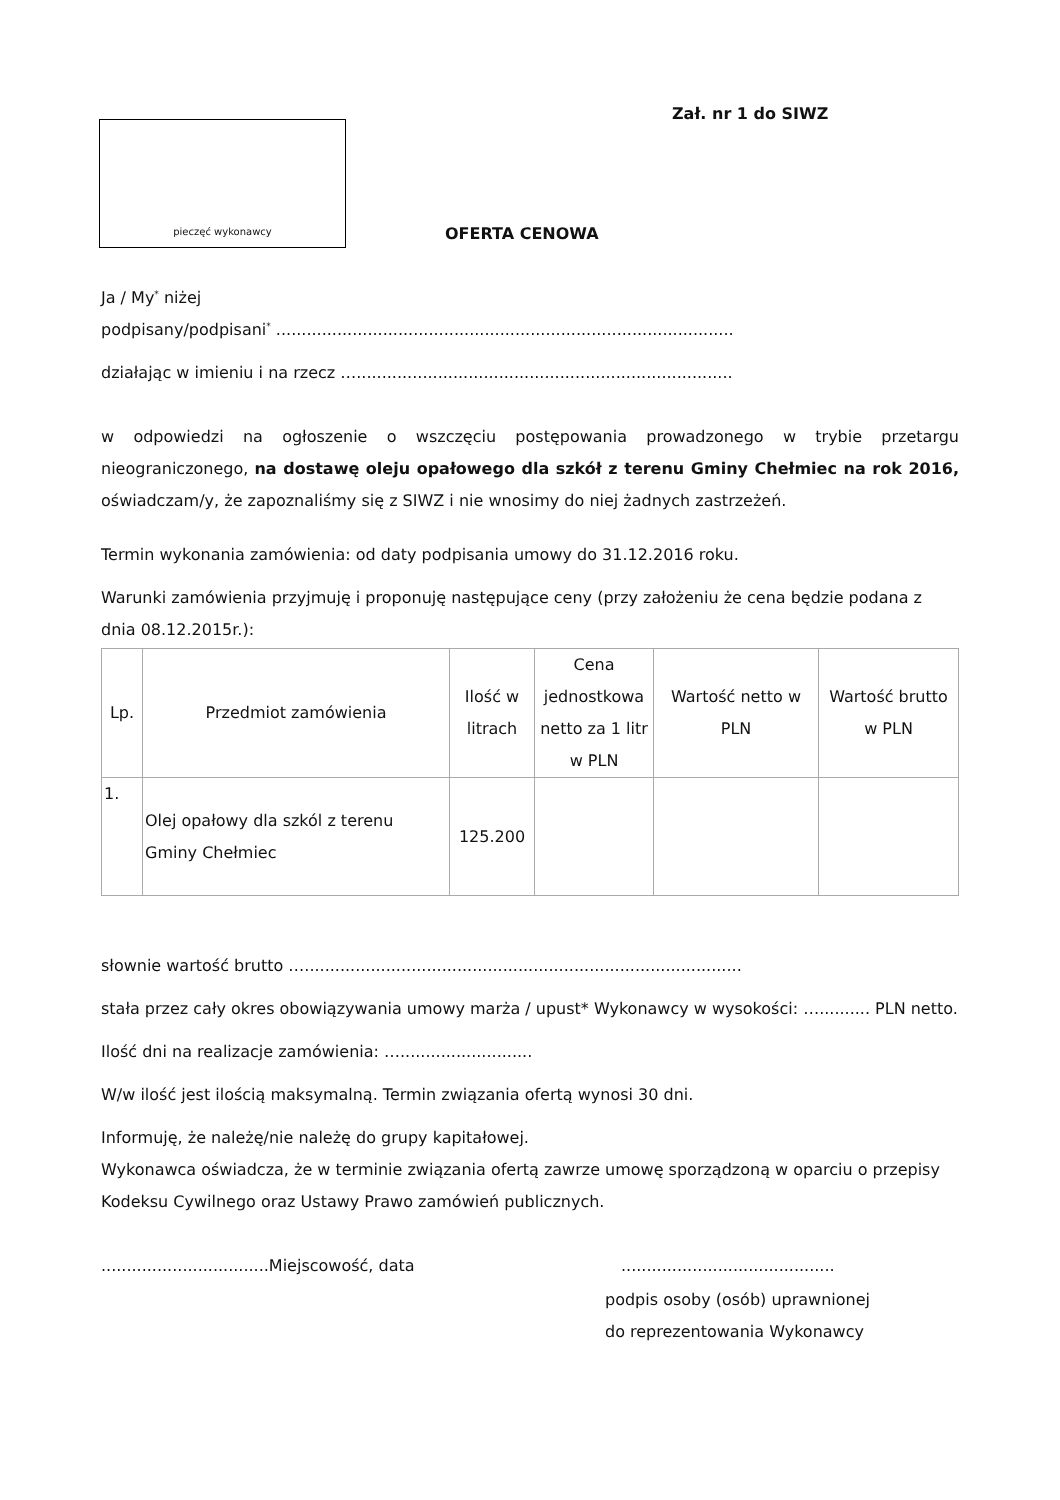Zał. nr 1 do SIWZ
pieczęć wykonawcy
OFERTA CENOWA
Ja / My<sup>*</sup> niżej
podpisany/podpisani<sup>*</sup> ..........................................................................................
działając w imieniu i na rzecz …..........................................................................
w odpowiedzi na ogłoszenie o wszczęciu postępowania prowadzonego w trybie przetargu nieograniczonego, na dostawę oleju opałowego dla szkół z terenu Gminy Chełmiec na rok 2016, oświadczam/y, że zapoznaliśmy się z SIWZ i nie wnosimy do niej żadnych zastrzeżeń.
Termin wykonania zamówienia: od daty podpisania umowy do 31.12.2016 roku.
Warunki zamówienia przyjmuję i proponuję następujące ceny (przy założeniu że cena będzie podana z dnia 08.12.2015r.):
| Lp. | Przedmiot zamówienia | Ilość w litrach | Cena jednostkowa netto za 1 litr w PLN | Wartość netto w PLN | Wartość brutto w PLN |
| --- | --- | --- | --- | --- | --- |
| 1. | Olej opałowy dla szkól z terenu Gminy Chełmiec | 125.200 | | | |
słownie wartość brutto …......................................................................................
stała przez cały okres obowiązywania umowy marża / upust* Wykonawcy w wysokości: ….......... PLN netto.
Ilość dni na realizacje zamówienia: …..........................
W/w ilość jest ilością maksymalną. Termin związania ofertą wynosi 30 dni.
Informuję, że należę/nie należę do grupy kapitałowej.
Wykonawca oświadcza, że w terminie związania ofertą zawrze umowę sporządzoną w oparciu o przepisy Kodeksu Cywilnego oraz Ustawy Prawo zamówień publicznych.
.................................Miejscowość, data..........................................
podpis osoby (osób) uprawnionej
do reprezentowania Wykonawcy